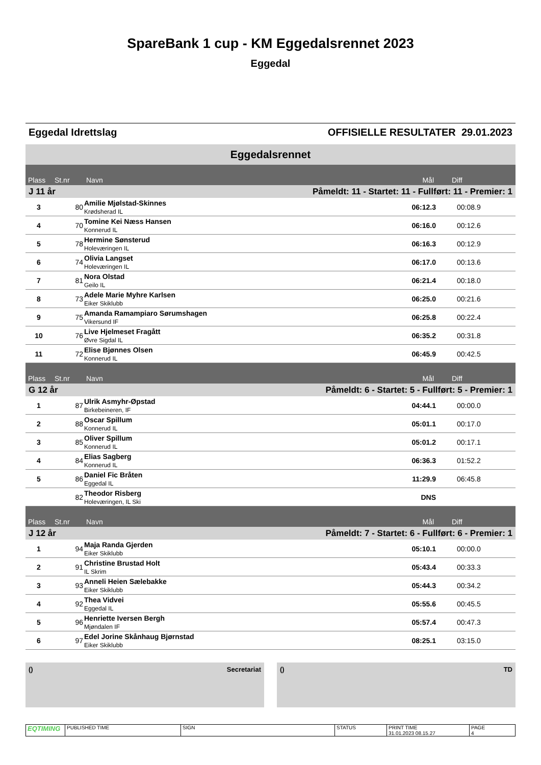SpareBank 1 cup - KM Eggedalsrennet 2023
Eggedal
Eggedal Idrettslag OFFISIELLE RESULTATER 29.01.2023
| Eggedalsrennet | | | | |
| Plass | St.nr | Navn | Mål | Diff |
| J 11 år | | Påmeldt: 11 - Startet: 11 - Fullført: 11 - Premier: 1 | | |
| 3 | 80 | Amilie Mjølstad-Skinnes Krødsherad IL | 06:12.3 | 00:08.9 |
| 4 | 70 | Tomine Kei Næss Hansen Konnerud IL | 06:16.0 | 00:12.6 |
| 5 | 78 | Hermine Sønsterud Holeværingen IL | 06:16.3 | 00:12.9 |
| 6 | 74 | Olivia Langset Holeværingen IL | 06:17.0 | 00:13.6 |
| 7 | 81 | Nora Olstad Geilo IL | 06:21.4 | 00:18.0 |
| 8 | 73 | Adele Marie Myhre Karlsen Eiker Skiklubb | 06:25.0 | 00:21.6 |
| 9 | 75 | Amanda Ramampiaro Sørumshagen Vikersund IF | 06:25.8 | 00:22.4 |
| 10 | 76 | Live Hjelmeset Fragått Øvre Sigdal IL | 06:35.2 | 00:31.8 |
| 11 | 72 | Elise Bjønnes Olsen Konnerud IL | 06:45.9 | 00:42.5 |
| Plass | St.nr | Navn | Mål | Diff |
| G 12 år | | Påmeldt: 6 - Startet: 5 - Fullført: 5 - Premier: 1 | | |
| 1 | 87 | Ulrik Asmyhr-Øpstad Birkebeineren, IF | 04:44.1 | 00:00.0 |
| 2 | 88 | Oscar Spillum Konnerud IL | 05:01.1 | 00:17.0 |
| 3 | 85 | Oliver Spillum Konnerud IL | 05:01.2 | 00:17.1 |
| 4 | 84 | Elias Sagberg Konnerud IL | 06:36.3 | 01:52.2 |
| 5 | 86 | Daniel Fic Bråten Eggedal IL | 11:29.9 | 06:45.8 |
| | 82 | Theodor Risberg Holeværingen, IL Ski | DNS | |
| Plass | St.nr | Navn | Mål | Diff |
| J 12 år | | Påmeldt: 7 - Startet: 6 - Fullført: 6 - Premier: 1 | | |
| 1 | 94 | Maja Randa Gjerden Eiker Skiklubb | 05:10.1 | 00:00.0 |
| 2 | 91 | Christine Brustad Holt IL Skrim | 05:43.4 | 00:33.3 |
| 3 | 93 | Anneli Heien Sælebakke Eiker Skiklubb | 05:44.3 | 00:34.2 |
| 4 | 92 | Thea Vidvei Eggedal IL | 05:55.6 | 00:45.5 |
| 5 | 96 | Henriette Iversen Bergh Mjøndalen IF | 05:57.4 | 00:47.3 |
| 6 | 97 | Edel Jorine Skånhaug Bjørnstad Eiker Skiklubb | 08:25.1 | 03:15.0 |
() Secretariat () TD
| EQTIMING | PUBLISHED TIME | SIGN | STATUS | PRINT TIME 31.01.2023 08.15.27 | PAGE 4 |